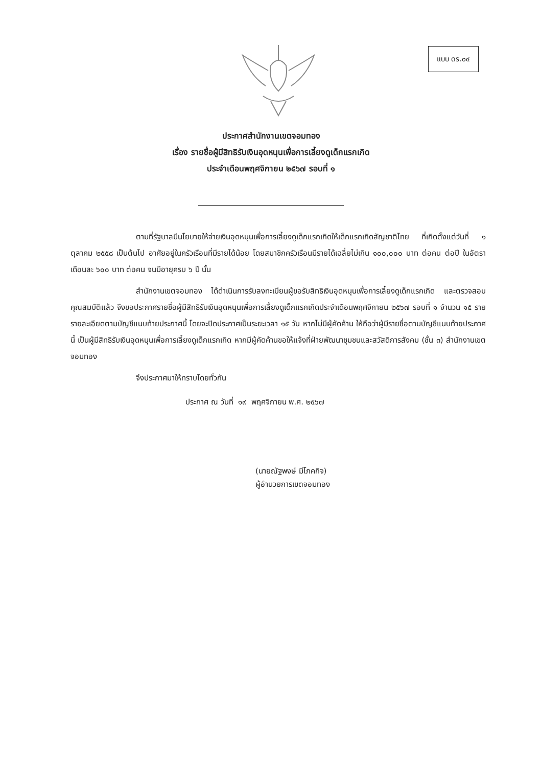แบบ ดร.๐๔
ประกาศสำนักงานเขตจอมทอง
เรื่อง รายชื่อผู้มีสิทธิรับเงินอุดหนุนเพื่อการเลี้ยงดูเด็กแรกเกิด
ประจำเดือนพฤศจิกายน ๒๕๖๗ รอบที่ ๑
ตามที่รัฐบาลมีนโยบายให้จ่ายเงินอุดหนุนเพื่อการเลี้ยงดูเด็กแรกเกิดให้เด็กแรกเกิดสัญชาติไทย ที่เกิดตั้งแต่วันที่ ๑ ตุลาคม ๒๕๕๘ เป็นต้นไป อาศัยอยู่ในครัวเรือนที่มีรายได้น้อย โดยสมาชิกครัวเรือนมีรายได้เฉลี่ยไม่เกิน ๑๐๐,๐๐๐ บาท ต่อคน ต่อปี ในอัตราเดือนละ ๖๐๐ บาท ต่อคน จนมีอายุครบ ๖ ปี นั้น
สำนักงานเขตจอมทอง ได้ดำเนินการรับลงทะเบียนผู้ขอรับสิทธิเงินอุดหนุนเพื่อการเลี้ยงดูเด็กแรกเกิด และตรวจสอบคุณสมบัติแล้ว จึงขอประกาศรายชื่อผู้มีสิทธิรับเงินอุดหนุนเพื่อการเลี้ยงดูเด็กแรกเกิดประจำเดือนพฤศจิกายน ๒๕๖๗ รอบที่ ๑ จำนวน ๑๕ ราย รายละเอียดตามบัญชีแนบท้ายประกาศนี้ โดยจะปิดประกาศเป็นระยะเวลา ๑๕ วัน หากไม่มีผู้คัดค้าน ให้ถือว่าผู้มีรายชื่อตามบัญชีแนบท้ายประกาศนี้ เป็นผู้มีสิทธิรับเงินอุดหนุนเพื่อการเลี้ยงดูเด็กแรกเกิด หากมีผู้คัดค้านขอให้แจ้งที่ฝ่ายพัฒนาชุมชนและสวัสดิการสังคม (ชั้น ๓) สำนักงานเขตจอมทอง
จึงประกาศมาให้ทราบโดยทั่วกัน
ประกาศ ณ วันที่ ๑๙ พฤศจิกายน พ.ศ. ๒๕๖๗
(นายณัฐพงษ์ มีโภคกิจ)
ผู้อำนวยการเขตจอมทอง